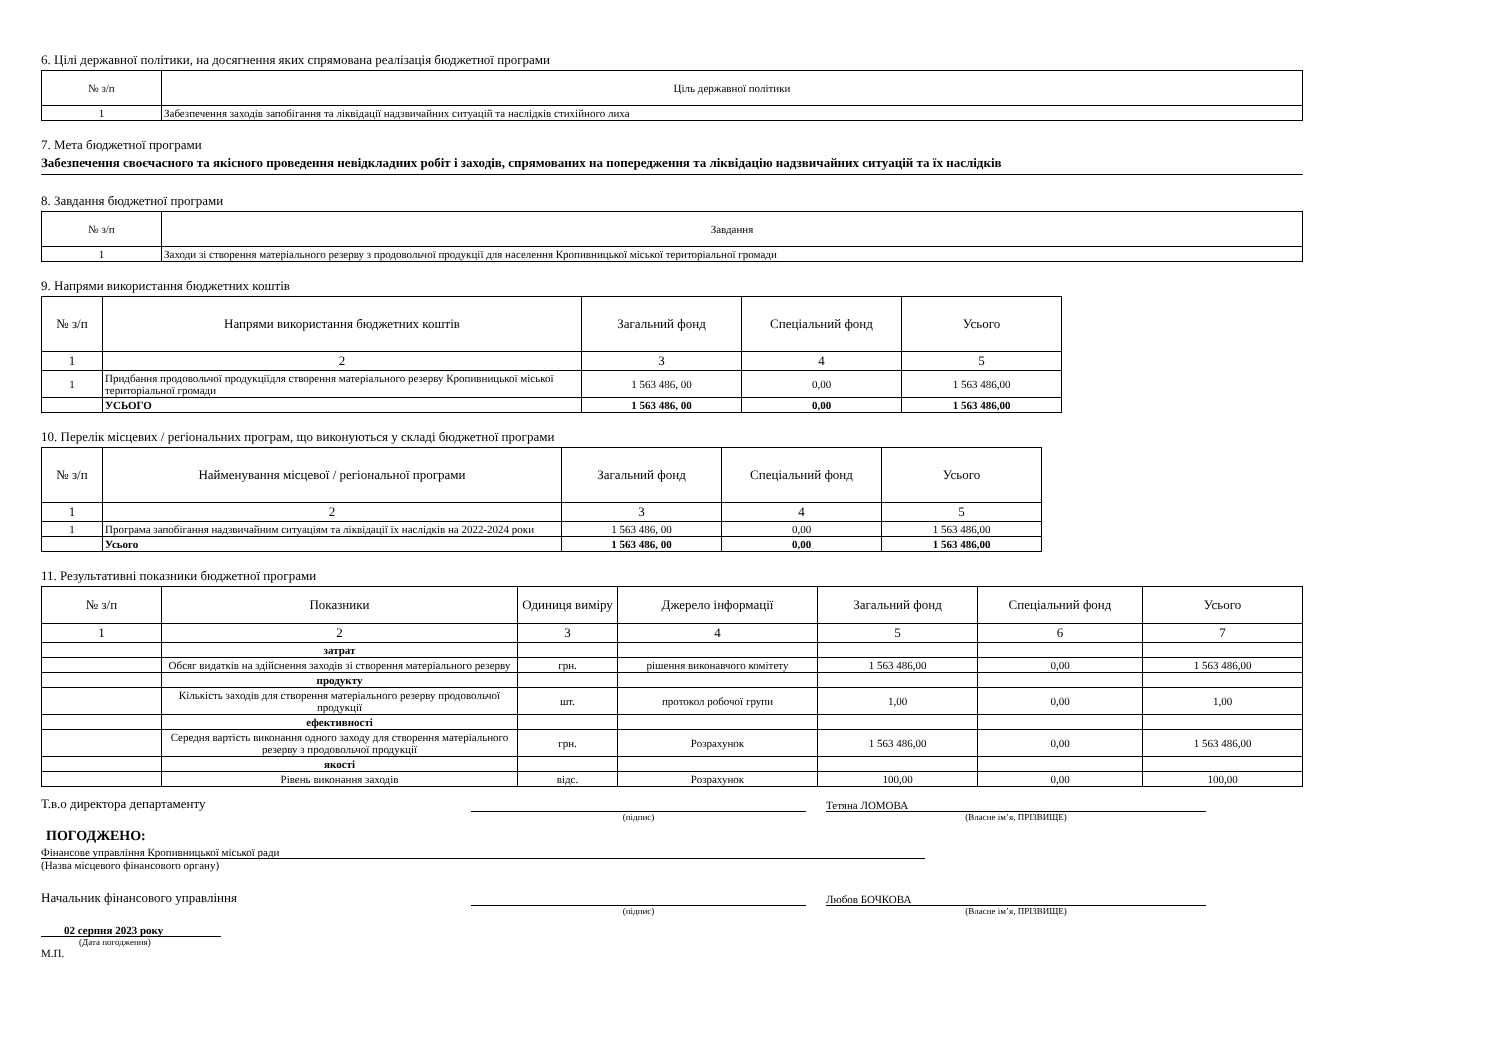6. Цілі державної політики, на досягнення яких спрямована реалізація бюджетної програми
| № з/п | Ціль державної політики |
| --- | --- |
| 1 | Забезпечення заходів запобігання та ліквідації надзвичайних ситуацій та наслідків стихійного лиха |
7. Мета бюджетної програми
Забезпечення своєчасного та якісного проведення невідкладних робіт і заходів, спрямованих на попередження та ліквідацію надзвичайних ситуацій та їх наслідків
8. Завдання бюджетної програми
| № з/п | Завдання |
| --- | --- |
| 1 | Заходи зі створення матеріального резерву з продовольчої продукції для населення Кропивницької міської територіальної громади |
9. Напрями використання бюджетних коштів
| № з/п | Напрями використання бюджетних коштів | Загальний фонд | Спеціальний фонд | Усього |
| --- | --- | --- | --- | --- |
| 1 | 2 | 3 | 4 | 5 |
| 1 | Придбання продовольчої продукціїдля створення матеріального резерву Кропивницької міської територіальної громади | 1 563 486, 00 | 0,00 | 1 563 486,00 |
| | УСЬОГО | 1 563 486, 00 | 0,00 | 1 563 486,00 |
10. Перелік місцевих / регіональних програм, що виконуються у складі бюджетної програми
| № з/п | Найменування місцевої / регіональної програми | Загальний фонд | Спеціальний фонд | Усього |
| --- | --- | --- | --- | --- |
| 1 | 2 | 3 | 4 | 5 |
| 1 | Програма запобігання надзвичайним ситуаціям та ліквідації їх наслідків на 2022-2024 роки | 1 563 486, 00 | 0,00 | 1 563 486,00 |
| | Усього | 1 563 486, 00 | 0,00 | 1 563 486,00 |
11. Результативні показники бюджетної програми
| № з/п | Показники | Одиниця виміру | Джерело інформації | Загальний фонд | Спеціальний фонд | Усього |
| --- | --- | --- | --- | --- | --- | --- |
| 1 | 2 | 3 | 4 | 5 | 6 | 7 |
| | затрат | | | | | |
| | Обсяг видатків на здійснення заходів зі створення матеріального резерву | грн. | рішення виконавчого комітету | 1 563 486,00 | 0,00 | 1 563 486,00 |
| | продукту | | | | | |
| | Кількість заходів для створення матеріального резерву продовольчої продукції | шт. | протокол робочої групи | 1,00 | 0,00 | 1,00 |
| | ефективності | | | | | |
| | Середня вартість виконання одного заходу для створення матеріального резерву з продовольчої продукції | грн. | Розрахунок | 1 563 486,00 | 0,00 | 1 563 486,00 |
| | якості | | | | | |
| | Рівень виконання заходів | відс. | Розрахунок | 100,00 | 0,00 | 100,00 |
Т.в.о директора департаменту
Тетяна ЛОМОВА
(підпис) (Власне ім’я, ПРІЗВИЩЕ)
ПОГОДЖЕНО:
Фінансове управління Кропивницької міської ради
(Назва місцевого фінансового органу)
Начальник фінансового управління
Любов БОЧКОВА
(підпис) (Власне ім’я, ПРІЗВИЩЕ)
02 серпня 2023 року
(Дата погодження)
М.П.